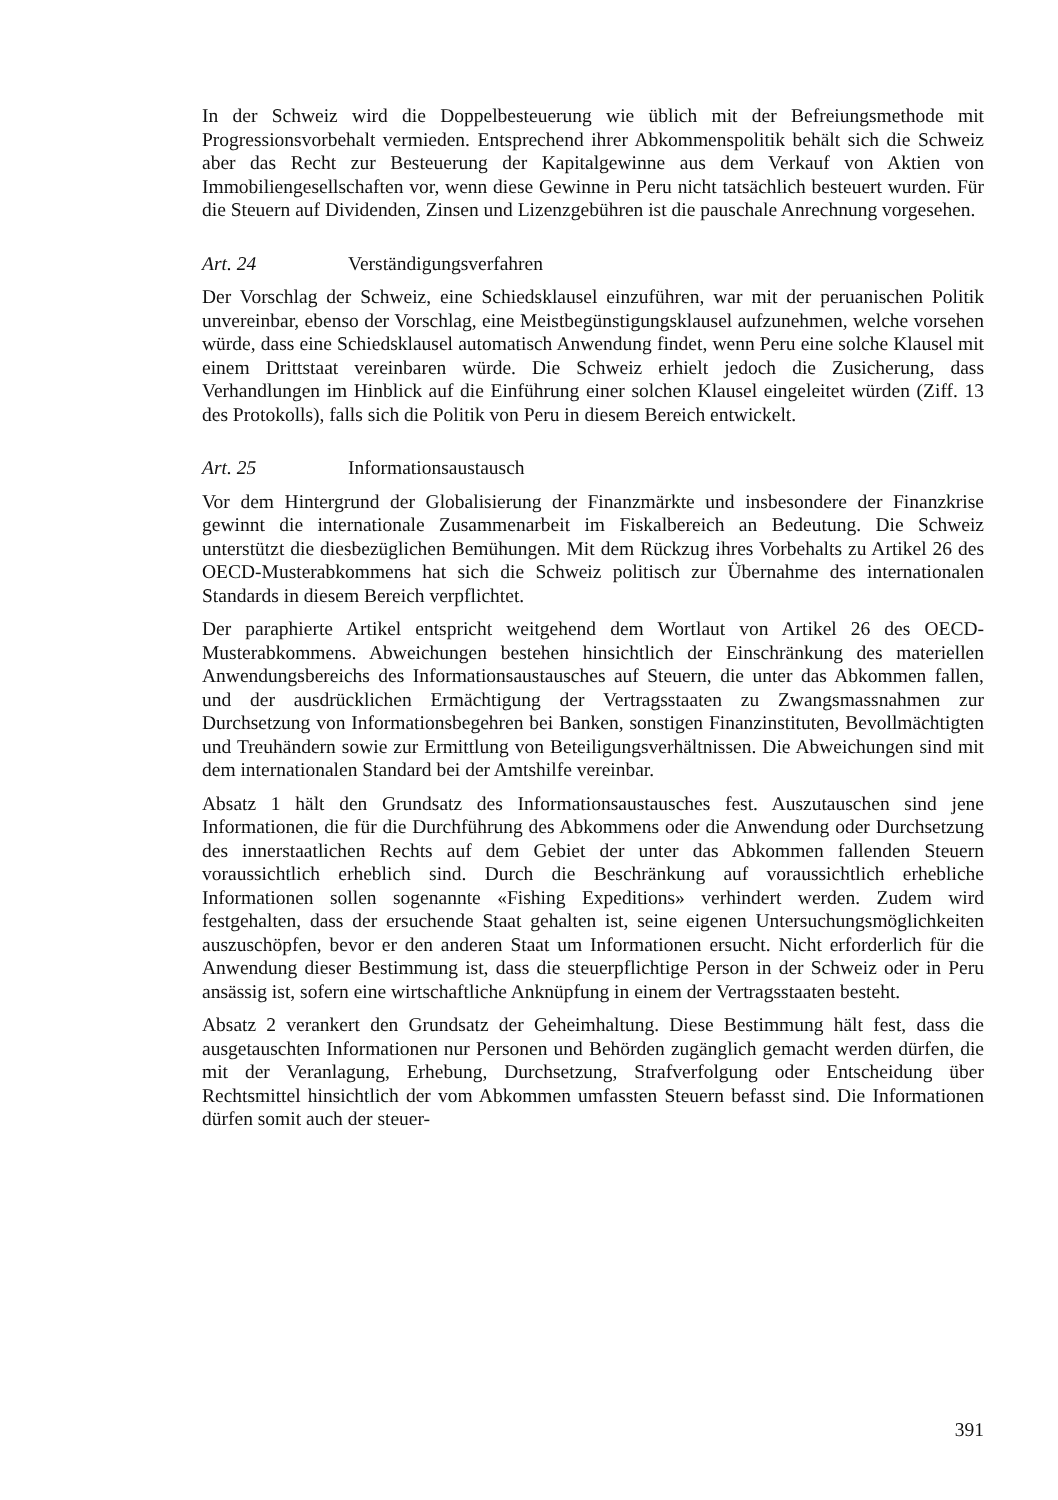In der Schweiz wird die Doppelbesteuerung wie üblich mit der Befreiungsmethode mit Progressionsvorbehalt vermieden. Entsprechend ihrer Abkommenspolitik behält sich die Schweiz aber das Recht zur Besteuerung der Kapitalgewinne aus dem Verkauf von Aktien von Immobiliengesellschaften vor, wenn diese Gewinne in Peru nicht tatsächlich besteuert wurden. Für die Steuern auf Dividenden, Zinsen und Lizenzgebühren ist die pauschale Anrechnung vorgesehen.
Art. 24 Verständigungsverfahren
Der Vorschlag der Schweiz, eine Schiedsklausel einzuführen, war mit der peruanischen Politik unvereinbar, ebenso der Vorschlag, eine Meistbegünstigungsklausel aufzunehmen, welche vorsehen würde, dass eine Schiedsklausel automatisch Anwendung findet, wenn Peru eine solche Klausel mit einem Drittstaat vereinbaren würde. Die Schweiz erhielt jedoch die Zusicherung, dass Verhandlungen im Hinblick auf die Einführung einer solchen Klausel eingeleitet würden (Ziff. 13 des Protokolls), falls sich die Politik von Peru in diesem Bereich entwickelt.
Art. 25 Informationsaustausch
Vor dem Hintergrund der Globalisierung der Finanzmärkte und insbesondere der Finanzkrise gewinnt die internationale Zusammenarbeit im Fiskalbereich an Bedeutung. Die Schweiz unterstützt die diesbezüglichen Bemühungen. Mit dem Rückzug ihres Vorbehalts zu Artikel 26 des OECD-Musterabkommens hat sich die Schweiz politisch zur Übernahme des internationalen Standards in diesem Bereich verpflichtet.
Der paraphierte Artikel entspricht weitgehend dem Wortlaut von Artikel 26 des OECD-Musterabkommens. Abweichungen bestehen hinsichtlich der Einschränkung des materiellen Anwendungsbereichs des Informationsaustausches auf Steuern, die unter das Abkommen fallen, und der ausdrücklichen Ermächtigung der Vertragsstaaten zu Zwangsmassnahmen zur Durchsetzung von Informationsbegehren bei Banken, sonstigen Finanzinstituten, Bevollmächtigten und Treuhändern sowie zur Ermittlung von Beteiligungsverhältnissen. Die Abweichungen sind mit dem internationalen Standard bei der Amtshilfe vereinbar.
Absatz 1 hält den Grundsatz des Informationsaustausches fest. Auszutauschen sind jene Informationen, die für die Durchführung des Abkommens oder die Anwendung oder Durchsetzung des innerstaatlichen Rechts auf dem Gebiet der unter das Abkommen fallenden Steuern voraussichtlich erheblich sind. Durch die Beschränkung auf voraussichtlich erhebliche Informationen sollen sogenannte «Fishing Expeditions» verhindert werden. Zudem wird festgehalten, dass der ersuchende Staat gehalten ist, seine eigenen Untersuchungsmöglichkeiten auszuschöpfen, bevor er den anderen Staat um Informationen ersucht. Nicht erforderlich für die Anwendung dieser Bestimmung ist, dass die steuerpflichtige Person in der Schweiz oder in Peru ansässig ist, sofern eine wirtschaftliche Anknüpfung in einem der Vertragsstaaten besteht.
Absatz 2 verankert den Grundsatz der Geheimhaltung. Diese Bestimmung hält fest, dass die ausgetauschten Informationen nur Personen und Behörden zugänglich gemacht werden dürfen, die mit der Veranlagung, Erhebung, Durchsetzung, Strafverfolgung oder Entscheidung über Rechtsmittel hinsichtlich der vom Abkommen umfassten Steuern befasst sind. Die Informationen dürfen somit auch der steuer-
391